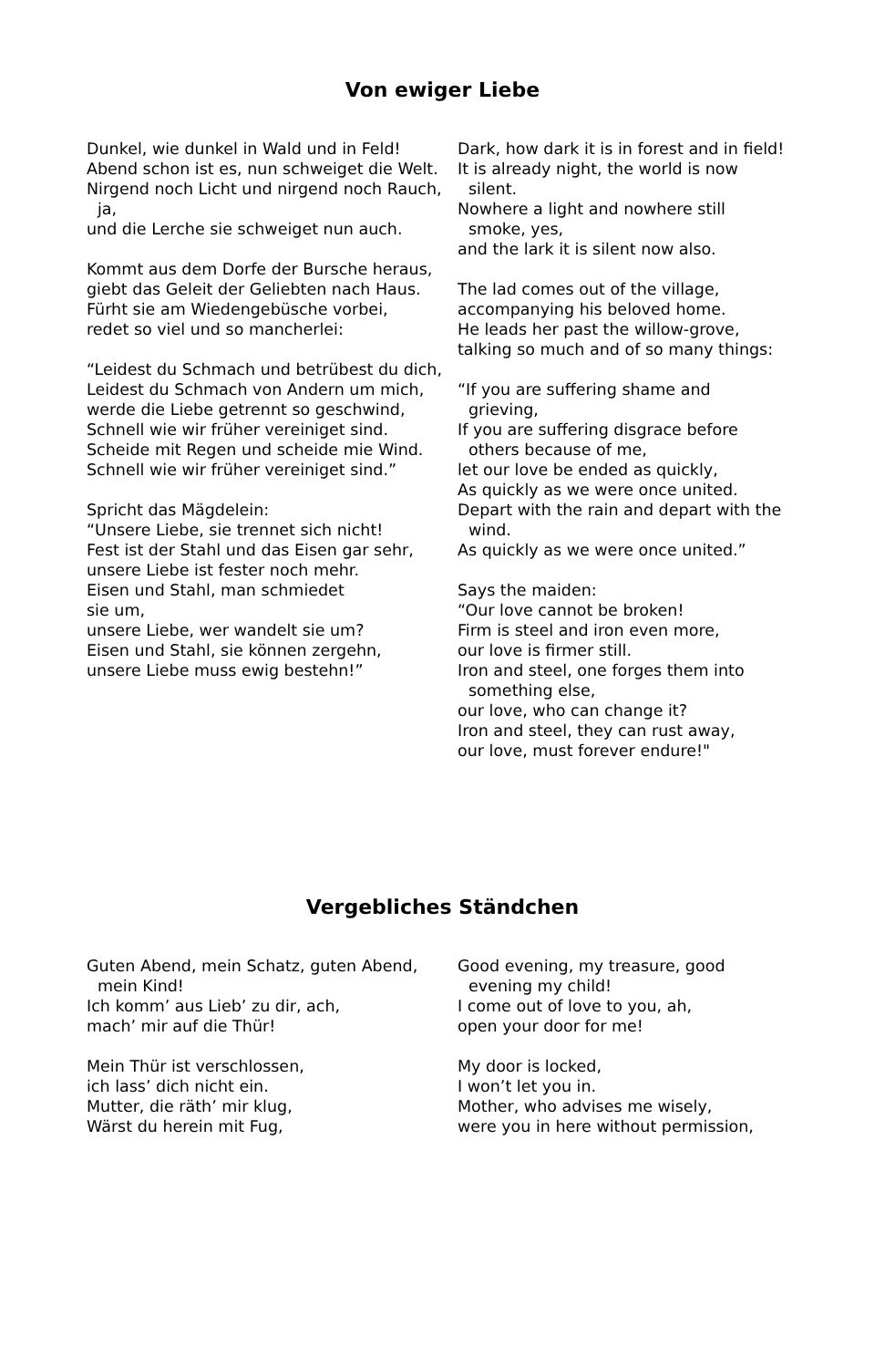Von ewiger Liebe
Dunkel, wie dunkel in Wald und in Feld!
Abend schon ist es, nun schweiget die Welt.
Nirgend noch Licht und nirgend noch Rauch, ja,
und die Lerche sie schweiget nun auch.
Kommt aus dem Dorfe der Bursche heraus,
giebt das Geleit der Geliebten nach Haus.
Fürht sie am Wiedengebüsche vorbei,
redet so viel und so mancherlei:
“Leidest du Schmach und betrübest du dich,
Leidest du Schmach von Andern um mich,
werde die Liebe getrennt so geschwind,
Schnell wie wir früher vereiniget sind.
Scheide mit Regen und scheide mie Wind.
Schnell wie wir früher vereiniget sind.”
Spricht das Mägdelein:
“Unsere Liebe, sie trennet sich nicht!
Fest ist der Stahl und das Eisen gar sehr,
unsere Liebe ist fester noch mehr.
Eisen und Stahl, man schmiedet
sie um,
unsere Liebe, wer wandelt sie um?
Eisen und Stahl, sie können zergehn,
unsere Liebe muss ewig bestehn!”
Dark, how dark it is in forest and in field!
It is already night, the world is now silent.
Nowhere a light and nowhere still smoke, yes,
and the lark it is silent now also.
The lad comes out of the village,
accompanying his beloved home.
He leads her past the willow-grove,
talking so much and of so many things:
“If you are suffering shame and grieving,
If you are suffering disgrace before others because of me,
let our love be ended as quickly,
As quickly as we were once united.
Depart with the rain and depart with the wind.
As quickly as we were once united.”
Says the maiden:
“Our love cannot be broken!
Firm is steel and iron even more,
our love is firmer still.
Iron and steel, one forges them into something else,
our love, who can change it?
Iron and steel, they can rust away,
our love, must forever endure!"
Vergebliches Ständchen
Guten Abend, mein Schatz, guten Abend, mein Kind!
Ich komm’ aus Lieb’ zu dir, ach,
mach’ mir auf die Thür!
Mein Thür ist verschlossen,
ich lass’ dich nicht ein.
Mutter, die räth’ mir klug,
Wärst du herein mit Fug,
Good evening, my treasure, good evening my child!
I come out of love to you, ah,
open your door for me!
My door is locked,
I won’t let you in.
Mother, who advises me wisely,
were you in here without permission,